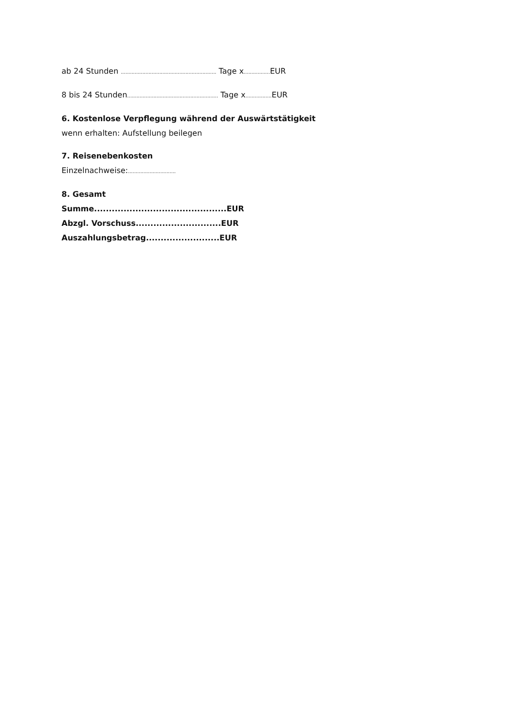ab 24 Stunden .............................................................. Tage x................. EUR
8 bis 24 Stunden........................................................... Tage x................. EUR
6. Kostenlose Verpflegung während der Auswärtstätigkeit
wenn erhalten: Aufstellung beilegen
7. Reisenebenkosten
Einzelnachweise:...............................
8. Gesamt
Summe.............................................EUR
Abzgl. Vorschuss.............................EUR
Auszahlungsbetrag.........................EUR